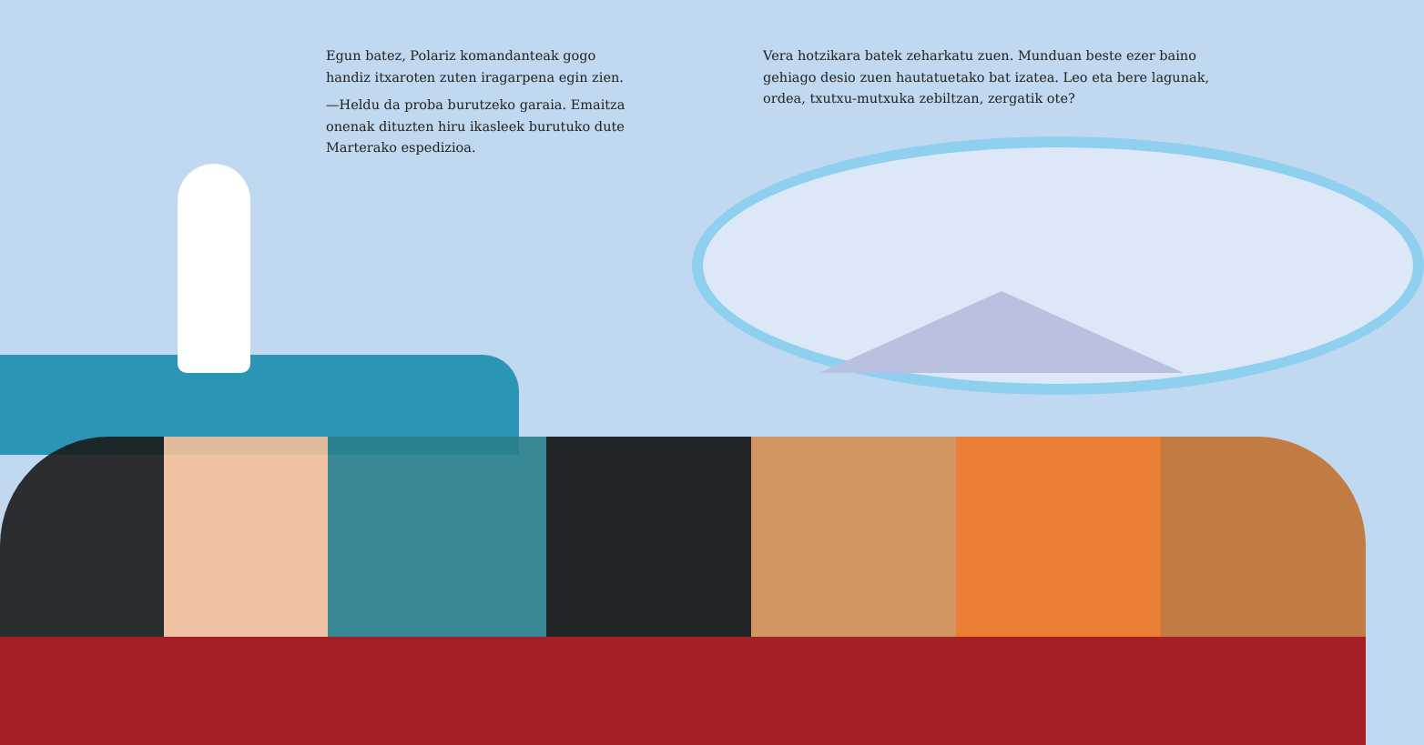Egun batez, Polariz komandanteak gogo handiz itxaroten zuten iragarpena egin zien.
—Heldu da proba burutzeko garaia. Emaitza onenak dituzten hiru ikasleek burutuko dute Marterako espedizioa.
Vera hotzikara batek zeharkatu zuen. Munduan beste ezer baino gehiago desio zuen hautatuetako bat izatea. Leo eta bere lagunak, ordea, txutxu-mutxuka zebiltzan, zergatik ote?